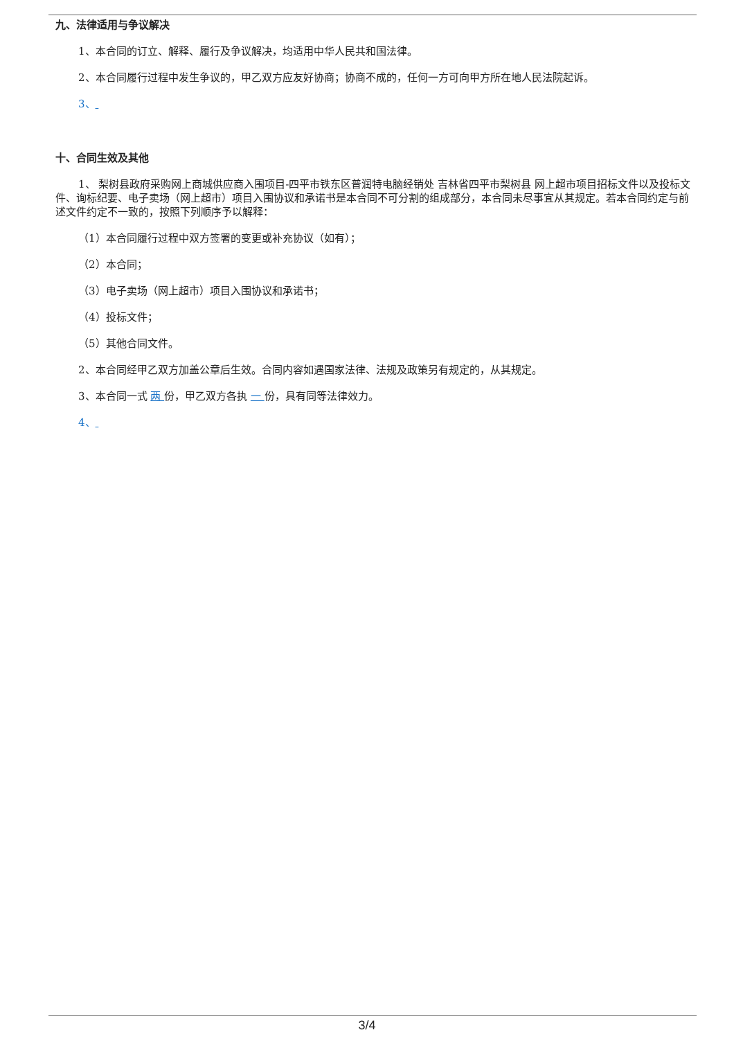九、法律适用与争议解决
1、本合同的订立、解释、履行及争议解决，均适用中华人民共和国法律。
2、本合同履行过程中发生争议的，甲乙双方应友好协商；协商不成的，任何一方可向甲方所在地人民法院起诉。
3、
十、合同生效及其他
1、 梨树县政府采购网上商城供应商入围项目-四平市铁东区普润特电脑经销处 吉林省四平市梨树县 网上超市项目招标文件以及投标文件、询标纪要、电子卖场（网上超市）项目入围协议和承诺书是本合同不可分割的组成部分，本合同未尽事宜从其规定。若本合同约定与前述文件约定不一致的，按照下列顺序予以解释：
（1）本合同履行过程中双方签署的变更或补充协议（如有）；
（2）本合同；
（3）电子卖场（网上超市）项目入围协议和承诺书；
（4）投标文件；
（5）其他合同文件。
2、本合同经甲乙双方加盖公章后生效。合同内容如遇国家法律、法规及政策另有规定的，从其规定。
3、本合同一式 两 份，甲乙双方各执 一 份，具有同等法律效力。
4、
3/4